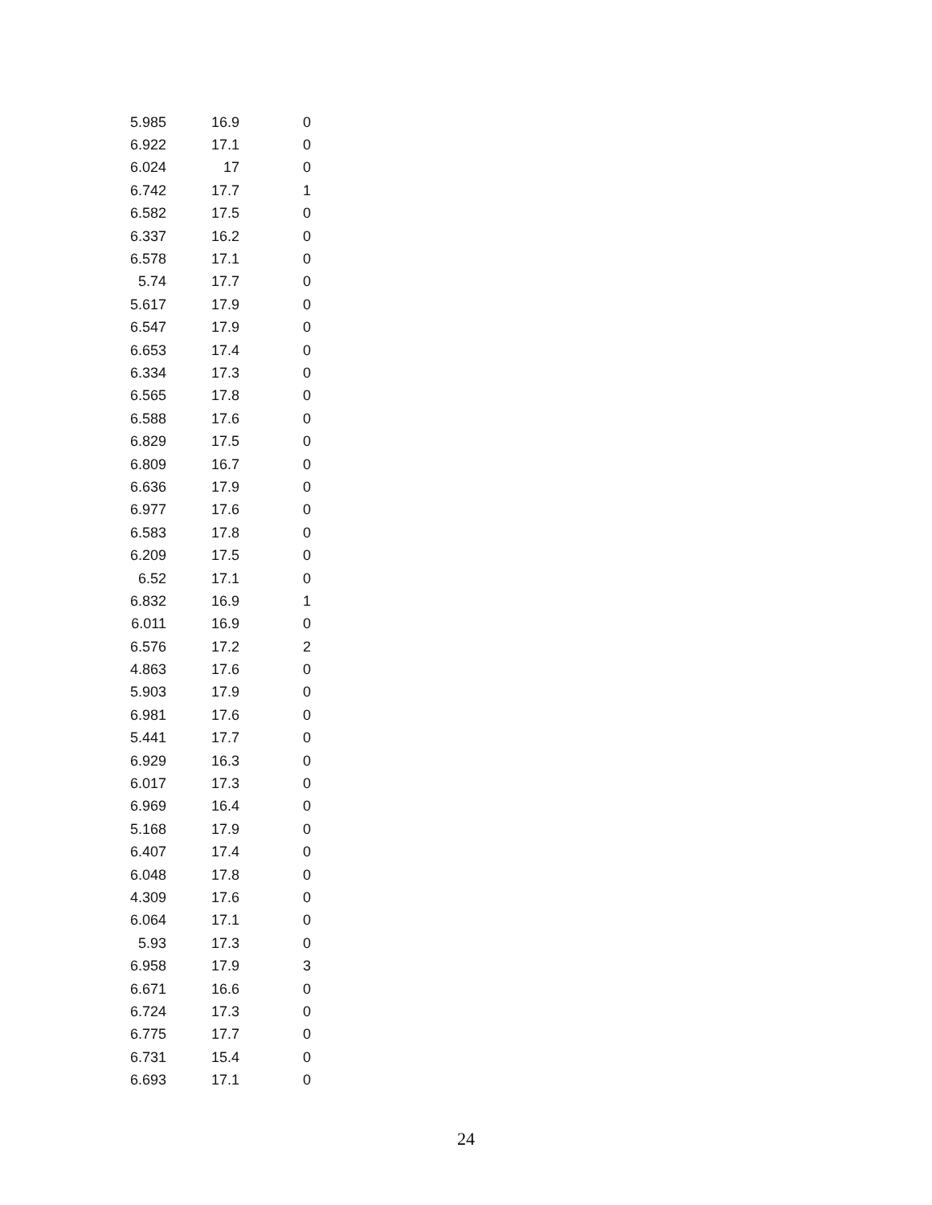| 5.985 | 16.9 | 0 |
| 6.922 | 17.1 | 0 |
| 6.024 | 17 | 0 |
| 6.742 | 17.7 | 1 |
| 6.582 | 17.5 | 0 |
| 6.337 | 16.2 | 0 |
| 6.578 | 17.1 | 0 |
| 5.74 | 17.7 | 0 |
| 5.617 | 17.9 | 0 |
| 6.547 | 17.9 | 0 |
| 6.653 | 17.4 | 0 |
| 6.334 | 17.3 | 0 |
| 6.565 | 17.8 | 0 |
| 6.588 | 17.6 | 0 |
| 6.829 | 17.5 | 0 |
| 6.809 | 16.7 | 0 |
| 6.636 | 17.9 | 0 |
| 6.977 | 17.6 | 0 |
| 6.583 | 17.8 | 0 |
| 6.209 | 17.5 | 0 |
| 6.52 | 17.1 | 0 |
| 6.832 | 16.9 | 1 |
| 6.011 | 16.9 | 0 |
| 6.576 | 17.2 | 2 |
| 4.863 | 17.6 | 0 |
| 5.903 | 17.9 | 0 |
| 6.981 | 17.6 | 0 |
| 5.441 | 17.7 | 0 |
| 6.929 | 16.3 | 0 |
| 6.017 | 17.3 | 0 |
| 6.969 | 16.4 | 0 |
| 5.168 | 17.9 | 0 |
| 6.407 | 17.4 | 0 |
| 6.048 | 17.8 | 0 |
| 4.309 | 17.6 | 0 |
| 6.064 | 17.1 | 0 |
| 5.93 | 17.3 | 0 |
| 6.958 | 17.9 | 3 |
| 6.671 | 16.6 | 0 |
| 6.724 | 17.3 | 0 |
| 6.775 | 17.7 | 0 |
| 6.731 | 15.4 | 0 |
| 6.693 | 17.1 | 0 |
24